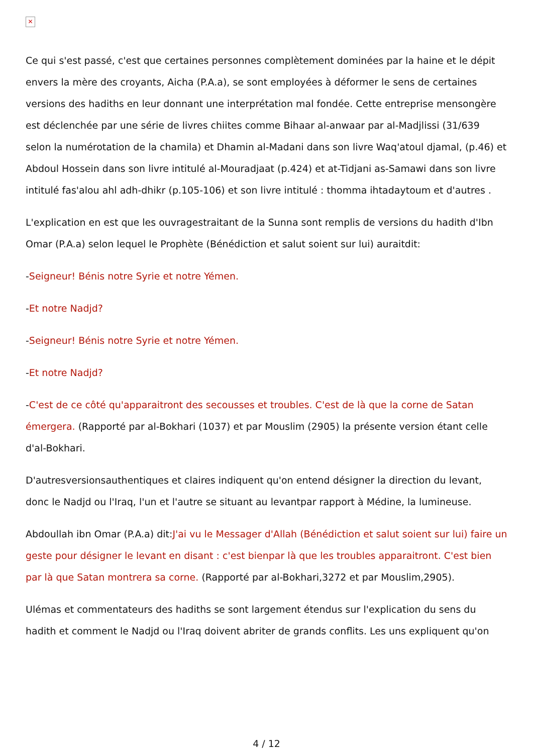✕
Ce qui s'est passé, c'est que certaines personnes complètement dominées par la haine et le dépit envers la mère des croyants, Aicha (P.A.a), se sont employées à déformer le sens de certaines versions des hadiths en leur donnant une interprétation mal fondée. Cette entreprise mensongère est déclenchée par une série de livres chiites comme Bihaar al-anwaar par al-Madjlissi (31/639 selon la numérotation de la chamila) et Dhamin al-Madani dans son livre Waq'atoul djamal, (p.46) et Abdoul Hossein dans son livre intitulé al-Mouradjaat (p.424) et at-Tidjani as-Samawi dans son livre intitulé fas'alou ahl adh-dhikr (p.105-106) et son livre intitulé : thomma ihtadaytoum et d'autres .
L'explication en est que les ouvragestraitant de la Sunna sont remplis de versions du hadith d'Ibn Omar (P.A.a) selon lequel le Prophète (Bénédiction et salut soient sur lui) auraitdit:
-Seigneur! Bénis notre Syrie et notre Yémen.
-Et notre Nadjd?
-Seigneur! Bénis notre Syrie et notre Yémen.
-Et notre Nadjd?
-C'est de ce côté qu'apparaitront des secousses et troubles. C'est de là que la corne de Satan émergera. (Rapporté par al-Bokhari (1037) et par Mouslim (2905) la présente version étant celle d'al-Bokhari.
D'autresversionsauthentiques et claires indiquent qu'on entend désigner la direction du levant, donc le Nadjd ou l'Iraq, l'un et l'autre se situant au levantpar rapport à Médine, la lumineuse.
Abdoullah ibn Omar (P.A.a) dit:J'ai vu le Messager d'Allah (Bénédiction et salut soient sur lui) faire un geste pour désigner le levant en disant : c'est bienpar là que les troubles apparaitront. C'est bien par là que Satan montrera sa corne. (Rapporté par al-Bokhari,3272 et par Mouslim,2905).
Ulémas et commentateurs des hadiths se sont largement étendus sur l'explication du sens du hadith et comment le Nadjd ou l'Iraq doivent abriter de grands conflits. Les uns expliquent qu'on
4 / 12